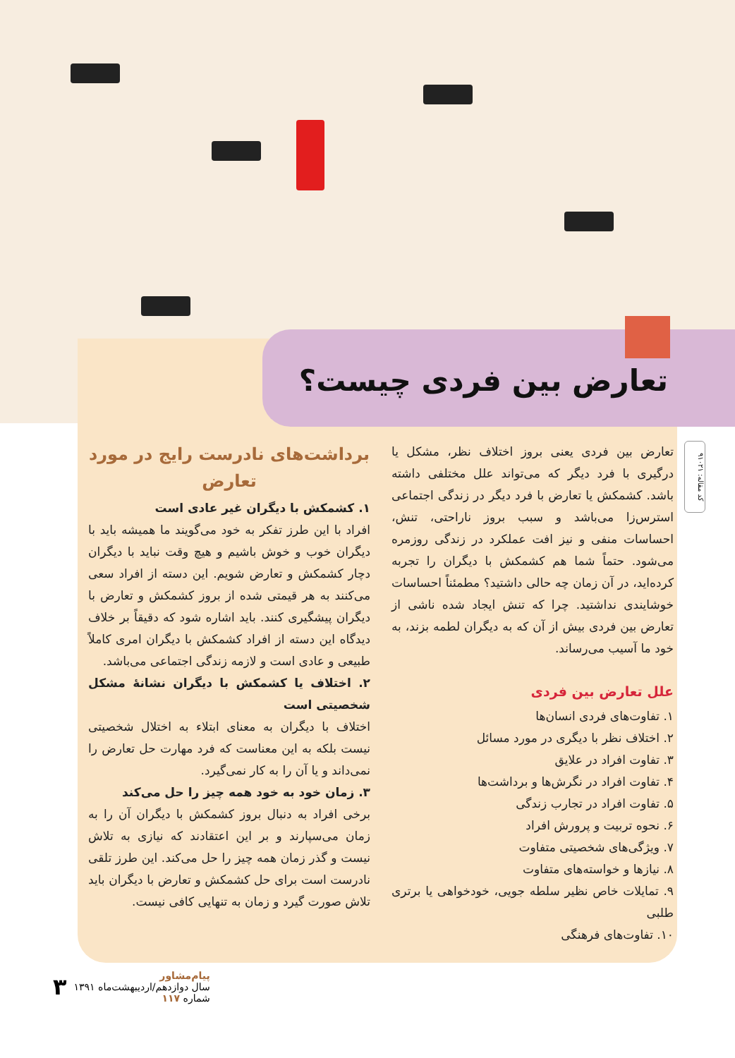تعارض بین فردی چیست؟
کد مقاله: ۹۱۰۲۱
تعارض بین فردی یعنی بروز اختلاف نظر، مشکل یا درگیری با فرد دیگر که می‌تواند علل مختلفی داشته باشد. کشمکش یا تعارض با فرد دیگر در زندگی اجتماعی استرس‌زا می‌باشد و سبب بروز ناراحتی، تنش، احساسات منفی و نیز افت عملکرد در زندگی روزمره می‌شود. حتماً شما هم کشمکش با دیگران را تجربه کرده‌اید، در آن زمان چه حالی داشتید؟ مطمئناً احساسات خوشایندی نداشتید. چرا که تنش ایجاد شده ناشی از تعارض بین فردی بیش از آن که به دیگران لطمه بزند، به خود ما آسیب می‌رساند.
علل تعارض بین فردی
۱. تفاوت‌های فردی انسان‌ها
۲. اختلاف نظر با دیگری در مورد مسائل
۳. تفاوت افراد در علایق
۴. تفاوت افراد در نگرش‌ها و برداشت‌ها
۵. تفاوت افراد در تجارب زندگی
۶. نحوه تربیت و پرورش افراد
۷. ویژگی‌های شخصیتی متفاوت
۸. نیازها و خواسته‌های متفاوت
۹. تمایلات خاص نظیر سلطه جویی، خودخواهی یا برتری طلبی
۱۰. تفاوت‌های فرهنگی
برداشت‌های نادرست رایج در مورد تعارض
۱. کشمکش با دیگران غیر عادی است
افراد با این طرز تفکر به خود می‌گویند ما همیشه باید با دیگران خوب و خوش باشیم و هیچ وقت نباید با دیگران دچار کشمکش و تعارض شویم. این دسته از افراد سعی می‌کنند به هر قیمتی شده از بروز کشمکش و تعارض با دیگران پیشگیری کنند. باید اشاره شود که دقیقاً بر خلاف دیدگاه این دسته از افراد کشمکش با دیگران امری کاملاً طبیعی و عادی است و لازمه زندگی اجتماعی می‌باشد.
۲. اختلاف یا کشمکش با دیگران نشانهٔ مشکل شخصیتی است
اختلاف با دیگران به معنای ابتلاء به اختلال شخصیتی نیست بلکه به این معناست که فرد مهارت حل تعارض را نمی‌داند و یا آن را به کار نمی‌گیرد.
۳. زمان خود به خود همه چیز را حل می‌کند
برخی افراد به دنبال بروز کشمکش با دیگران آن را به زمان می‌سپارند و بر این اعتقادند که نیازی به تلاش نیست و گذر زمان همه چیز را حل می‌کند. این طرز تلقی نادرست است برای حل کشمکش و تعارض با دیگران باید تلاش صورت گیرد و زمان به تنهایی کافی نیست.
پیام‌مشاور
سال دوازدهم/اردیبهشت‌ماه ۱۳۹۱
شماره ۱۱۷
۳